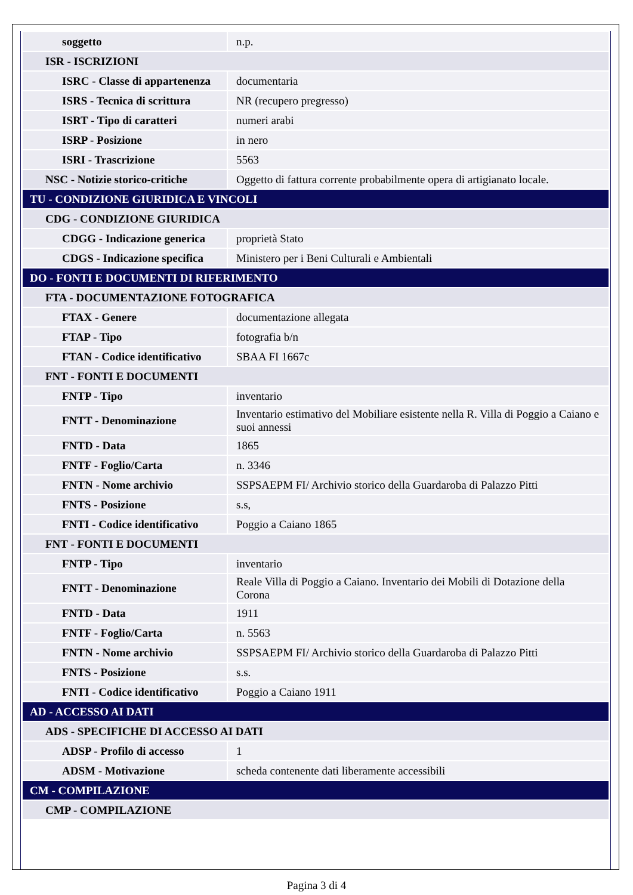| soggetto | n.p. |
| ISR - ISCRIZIONI | |
| ISRC - Classe di appartenenza | documentaria |
| ISRS - Tecnica di scrittura | NR (recupero pregresso) |
| ISRT - Tipo di caratteri | numeri arabi |
| ISRP - Posizione | in nero |
| ISRI - Trascrizione | 5563 |
| NSC - Notizie storico-critiche | Oggetto di fattura corrente probabilmente opera di artigianato locale. |
| TU - CONDIZIONE GIURIDICA E VINCOLI | |
| CDG - CONDIZIONE GIURIDICA | |
| CDGG - Indicazione generica | proprietà Stato |
| CDGS - Indicazione specifica | Ministero per i Beni Culturali e Ambientali |
| DO - FONTI E DOCUMENTI DI RIFERIMENTO | |
| FTA - DOCUMENTAZIONE FOTOGRAFICA | |
| FTAX - Genere | documentazione allegata |
| FTAP - Tipo | fotografia b/n |
| FTAN - Codice identificativo | SBAA FI 1667c |
| FNT - FONTI E DOCUMENTI | |
| FNTP - Tipo | inventario |
| FNTT - Denominazione | Inventario estimativo del Mobiliare esistente nella R. Villa di Poggio a Caiano e suoi annessi |
| FNTD - Data | 1865 |
| FNTF - Foglio/Carta | n. 3346 |
| FNTN - Nome archivio | SSPSAEPM FI/ Archivio storico della Guardaroba di Palazzo Pitti |
| FNTS - Posizione | s.s, |
| FNTI - Codice identificativo | Poggio a Caiano 1865 |
| FNT - FONTI E DOCUMENTI | |
| FNTP - Tipo | inventario |
| FNTT - Denominazione | Reale Villa di Poggio a Caiano. Inventario dei Mobili di Dotazione della Corona |
| FNTD - Data | 1911 |
| FNTF - Foglio/Carta | n. 5563 |
| FNTN - Nome archivio | SSPSAEPM FI/ Archivio storico della Guardaroba di Palazzo Pitti |
| FNTS - Posizione | s.s. |
| FNTI - Codice identificativo | Poggio a Caiano 1911 |
| AD - ACCESSO AI DATI | |
| ADS - SPECIFICHE DI ACCESSO AI DATI | |
| ADSP - Profilo di accesso | 1 |
| ADSM - Motivazione | scheda contenente dati liberamente accessibili |
| CM - COMPILAZIONE | |
| CMP - COMPILAZIONE | |
Pagina 3 di 4